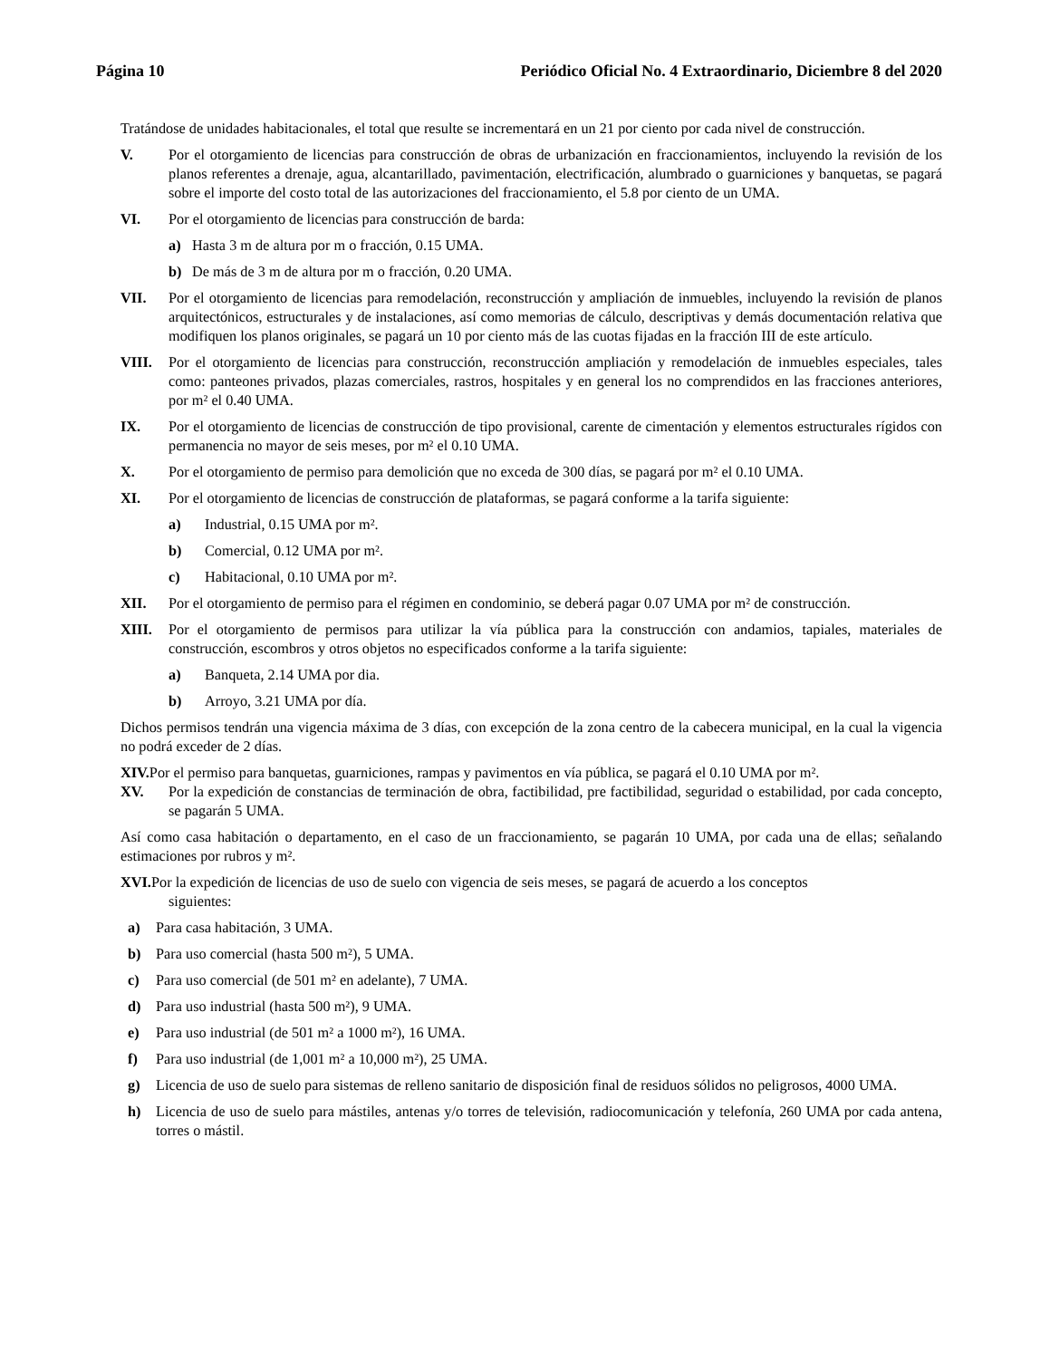Página 10 Periódico Oficial No. 4 Extraordinario, Diciembre 8 del 2020
Tratándose de unidades habitacionales, el total que resulte se incrementará en un 21 por ciento por cada nivel de construcción.
V. Por el otorgamiento de licencias para construcción de obras de urbanización en fraccionamientos, incluyendo la revisión de los planos referentes a drenaje, agua, alcantarillado, pavimentación, electrificación, alumbrado o guarniciones y banquetas, se pagará sobre el importe del costo total de las autorizaciones del fraccionamiento, el 5.8 por ciento de un UMA.
VI. Por el otorgamiento de licencias para construcción de barda:
a) Hasta 3 m de altura por m o fracción, 0.15 UMA.
b) De más de 3 m de altura por m o fracción, 0.20 UMA.
VII. Por el otorgamiento de licencias para remodelación, reconstrucción y ampliación de inmuebles, incluyendo la revisión de planos arquitectónicos, estructurales y de instalaciones, así como memorias de cálculo, descriptivas y demás documentación relativa que modifiquen los planos originales, se pagará un 10 por ciento más de las cuotas fijadas en la fracción III de este artículo.
VIII. Por el otorgamiento de licencias para construcción, reconstrucción ampliación y remodelación de inmuebles especiales, tales como: panteones privados, plazas comerciales, rastros, hospitales y en general los no comprendidos en las fracciones anteriores, por m² el 0.40 UMA.
IX. Por el otorgamiento de licencias de construcción de tipo provisional, carente de cimentación y elementos estructurales rígidos con permanencia no mayor de seis meses, por m² el 0.10 UMA.
X. Por el otorgamiento de permiso para demolición que no exceda de 300 días, se pagará por m² el 0.10 UMA.
XI. Por el otorgamiento de licencias de construcción de plataformas, se pagará conforme a la tarifa siguiente:
a) Industrial, 0.15 UMA por m².
b) Comercial, 0.12 UMA por m².
c) Habitacional, 0.10 UMA por m².
XII. Por el otorgamiento de permiso para el régimen en condominio, se deberá pagar 0.07 UMA por m² de construcción.
XIII. Por el otorgamiento de permisos para utilizar la vía pública para la construcción con andamios, tapiales, materiales de construcción, escombros y otros objetos no especificados conforme a la tarifa siguiente:
a) Banqueta, 2.14 UMA por dia.
b) Arroyo, 3.21 UMA por día.
Dichos permisos tendrán una vigencia máxima de 3 días, con excepción de la zona centro de la cabecera municipal, en la cual la vigencia no podrá exceder de 2 días.
XIV. Por el permiso para banquetas, guarniciones, rampas y pavimentos en vía pública, se pagará el 0.10 UMA por m².
XV. Por la expedición de constancias de terminación de obra, factibilidad, pre factibilidad, seguridad o estabilidad, por cada concepto, se pagarán 5 UMA.
Así como casa habitación o departamento, en el caso de un fraccionamiento, se pagarán 10 UMA, por cada una de ellas; señalando estimaciones por rubros y m².
XVI. Por la expedición de licencias de uso de suelo con vigencia de seis meses, se pagará de acuerdo a los conceptos
siguientes:
a) Para casa habitación, 3 UMA.
b) Para uso comercial (hasta 500 m²), 5 UMA.
c) Para uso comercial (de 501 m² en adelante), 7 UMA.
d) Para uso industrial (hasta 500 m²), 9 UMA.
e) Para uso industrial (de 501 m² a 1000 m²), 16 UMA.
f) Para uso industrial (de 1,001 m² a 10,000 m²), 25 UMA.
g) Licencia de uso de suelo para sistemas de relleno sanitario de disposición final de residuos sólidos no peligrosos, 4000 UMA.
h) Licencia de uso de suelo para mástiles, antenas y/o torres de televisión, radiocomunicación y telefonía, 260 UMA por cada antena, torres o mástil.